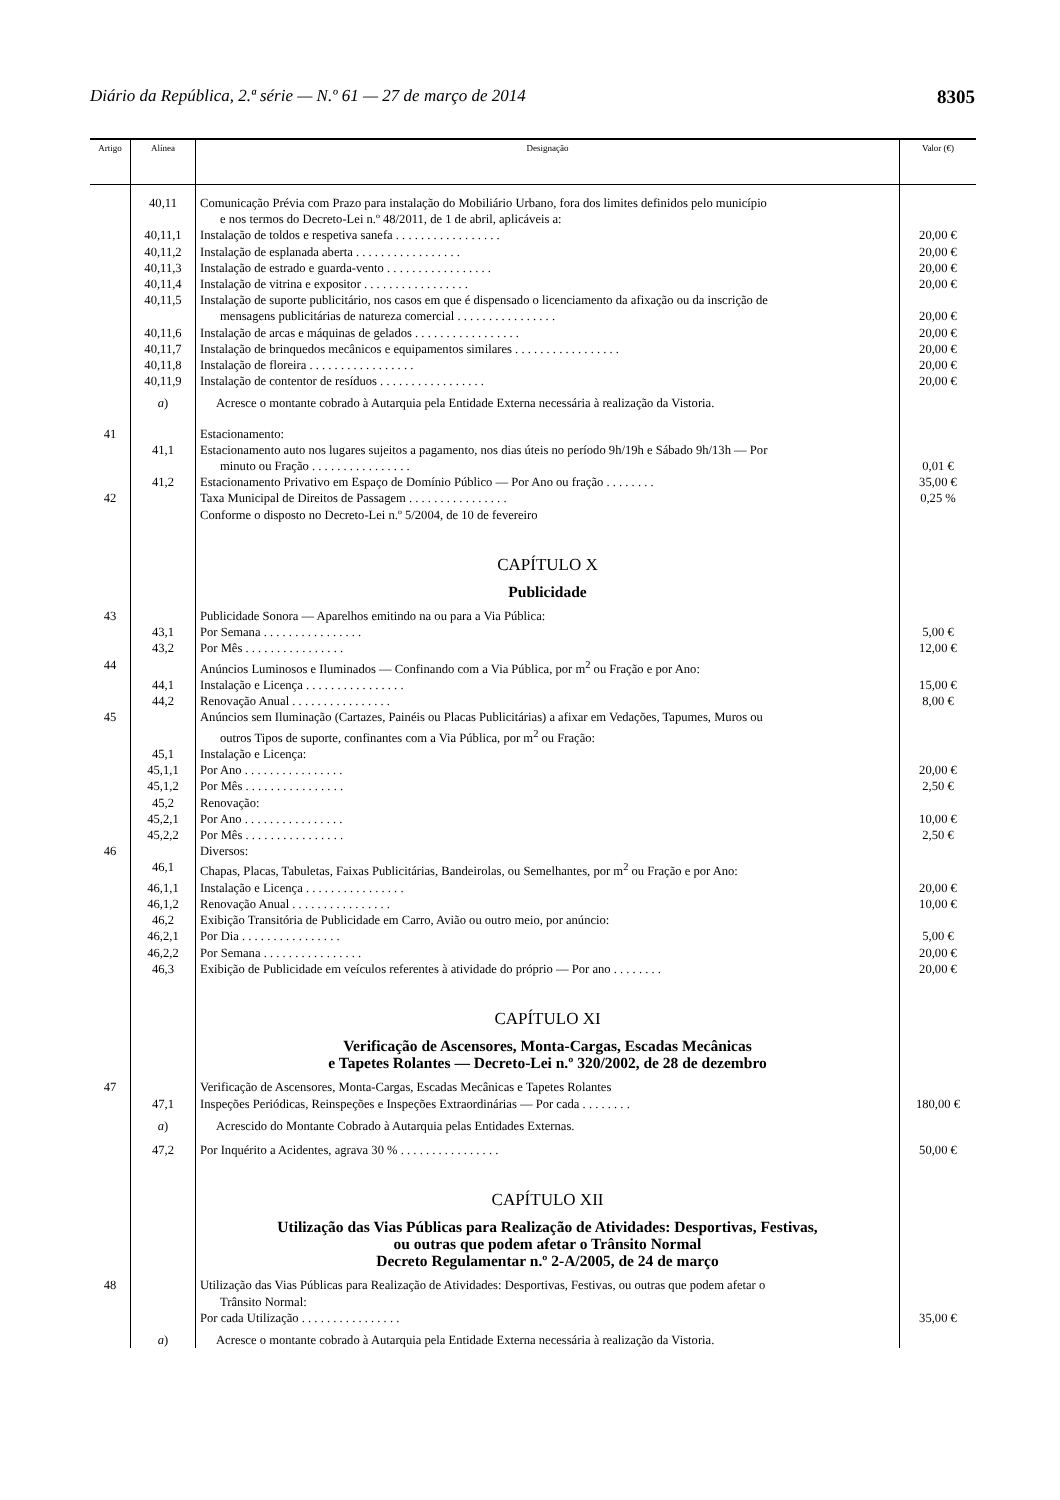Diário da República, 2.ª série — N.º 61 — 27 de março de 2014 8305
| Artigo | Alínea | Designação | Valor (€) |
| --- | --- | --- | --- |
| | 40,11 | Comunicação Prévia com Prazo para instalação do Mobiliário Urbano, fora dos limites definidos pelo município e nos termos do Decreto-Lei n.º 48/2011, de 1 de abril, aplicáveis a: | |
| | 40,11,1 | Instalação de toldos e respetiva sanefa . . . . . . . . . . . . . . . . . | 20,00 € |
| | 40,11,2 | Instalação de esplanada aberta . . . . . . . . . . . . . . . . . | 20,00 € |
| | 40,11,3 | Instalação de estrado e guarda-vento . . . . . . . . . . . . . . . . . | 20,00 € |
| | 40,11,4 | Instalação de vitrina e expositor . . . . . . . . . . . . . . . . . | 20,00 € |
| | 40,11,5 | Instalação de suporte publicitário, nos casos em que é dispensado o licenciamento da afixação ou da inscrição de mensagens publicitárias de natureza comercial . . . . . . . . . . . . . . . . | 20,00 € |
| | 40,11,6 | Instalação de arcas e máquinas de gelados . . . . . . . . . . . . . . . . . | 20,00 € |
| | 40,11,7 | Instalação de brinquedos mecânicos e equipamentos similares . . . . . . . . . . . . . . . . . | 20,00 € |
| | 40,11,8 | Instalação de floreira . . . . . . . . . . . . . . . . . | 20,00 € |
| | 40,11,9 | Instalação de contentor de resíduos . . . . . . . . . . . . . . . . . | 20,00 € |
| | a ) | Acresce o montante cobrado à Autarquia pela Entidade Externa necessária à realização da Vistoria. | |
| 41 | | Estacionamento: | |
| | 41,1 | Estacionamento auto nos lugares sujeitos a pagamento, nos dias úteis no período 9h/19h e Sábado 9h/13h — Por minuto ou Fração . . . . . . . . . . . . . . . . | 0,01 € |
| | 41,2 | Estacionamento Privativo em Espaço de Domínio Público — Por Ano ou fração . . . . . . . . | 35,00 € |
| 42 | | Taxa Municipal de Direitos de Passagem . . . . . . . . . . . . . . . . | 0,25 % |
| | | Conforme o disposto no Decreto-Lei n.º 5/2004, de 10 de fevereiro | |
| | | CAPÍTULO X Publicidade | |
| 43 | | Publicidade Sonora — Aparelhos emitindo na ou para a Via Pública: | |
| | 43,1 | Por Semana . . . . . . . . . . . . . . . . | 5,00 € |
| | 43,2 | Por Mês . . . . . . . . . . . . . . . . | 12,00 € |
| 44 | | Anúncios Luminosos e Iluminados — Confinando com a Via Pública, por m<sup>2</sup> ou Fração e por Ano: | |
| | 44,1 | Instalação e Licença . . . . . . . . . . . . . . . . | 15,00 € |
| | 44,2 | Renovação Anual . . . . . . . . . . . . . . . . | 8,00 € |
| 45 | | Anúncios sem Iluminação (Cartazes, Painéis ou Placas Publicitárias) a afixar em Vedações, Tapumes, Muros ou outros Tipos de suporte, confinantes com a Via Pública, por m<sup>2</sup> ou Fração: | |
| | 45,1 | Instalação e Licença: | |
| | 45,1,1 | Por Ano . . . . . . . . . . . . . . . . | 20,00 € |
| | 45,1,2 | Por Mês . . . . . . . . . . . . . . . . | 2,50 € |
| | 45,2 | Renovação: | |
| | 45,2,1 | Por Ano . . . . . . . . . . . . . . . . | 10,00 € |
| | 45,2,2 | Por Mês . . . . . . . . . . . . . . . . | 2,50 € |
| 46 | | Diversos: | |
| | 46,1 | Chapas, Placas, Tabuletas, Faixas Publicitárias, Bandeirolas, ou Semelhantes, por m<sup>2</sup> ou Fração e por Ano: | |
| | 46,1,1 | Instalação e Licença . . . . . . . . . . . . . . . . | 20,00 € |
| | 46,1,2 | Renovação Anual . . . . . . . . . . . . . . . . | 10,00 € |
| | 46,2 | Exibição Transitória de Publicidade em Carro, Avião ou outro meio, por anúncio: | |
| | 46,2,1 | Por Dia . . . . . . . . . . . . . . . . | 5,00 € |
| | 46,2,2 | Por Semana . . . . . . . . . . . . . . . . | 20,00 € |
| | 46,3 | Exibição de Publicidade em veículos referentes à atividade do próprio — Por ano . . . . . . . . | 20,00 € |
| | | CAPÍTULO XI Verificação de Ascensores, Monta-Cargas, Escadas Mecânicas e Tapetes Rolantes — Decreto-Lei n.º 320/2002, de 28 de dezembro | |
| 47 | | Verificação de Ascensores, Monta-Cargas, Escadas Mecânicas e Tapetes Rolantes | |
| | 47,1 | Inspeções Periódicas, Reinspeções e Inspeções Extraordinárias — Por cada . . . . . . . . | 180,00 € |
| | a ) | Acrescido do Montante Cobrado à Autarquia pelas Entidades Externas. | |
| | 47,2 | Por Inquérito a Acidentes, agrava 30 % . . . . . . . . . . . . . . . . | 50,00 € |
| | | CAPÍTULO XII Utilização das Vias Públicas para Realização de Atividades: Desportivas, Festivas, ou outras que podem afetar o Trânsito Normal Decreto Regulamentar n.º 2-A/2005, de 24 de março | |
| 48 | | Utilização das Vias Públicas para Realização de Atividades: Desportivas, Festivas, ou outras que podem afetar o Trânsito Normal: | |
| | | Por cada Utilização . . . . . . . . . . . . . . . . | 35,00 € |
| | a ) | Acresce o montante cobrado à Autarquia pela Entidade Externa necessária à realização da Vistoria. | |